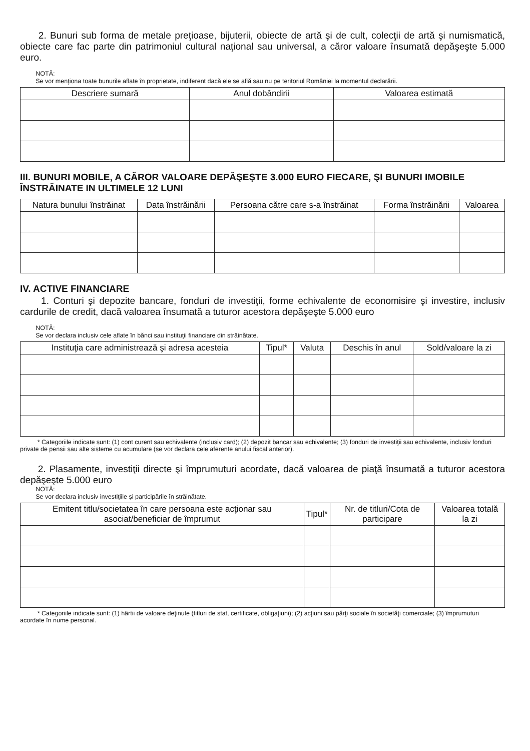2. Bunuri sub forma de metale preţioase, bijuterii, obiecte de artă şi de cult, colecţii de artă şi numismatică, obiecte care fac parte din patrimoniul cultural naţional sau universal, a căror valoare însumată depăşeşte 5.000 euro.
NOTĂ:
Se vor menţiona toate bunurile aflate în proprietate, indiferent dacă ele se află sau nu pe teritoriul României la momentul declarării.
| Descriere sumară | Anul dobândirii | Valoarea estimată |
| --- | --- | --- |
III. BUNURI MOBILE, A CĂROR VALOARE DEPĂŞEŞTE 3.000 EURO FIECARE, ŞI BUNURI IMOBILE ÎNSTRĂINATE IN ULTIMELE 12 LUNI
| Natura bunului înstrăinat | Data înstrăinării | Persoana către care s-a înstrăinat | Forma înstrăinării | Valoarea |
| --- | --- | --- | --- | --- |
IV. ACTIVE FINANCIARE
1. Conturi şi depozite bancare, fonduri de investiţii, forme echivalente de economisire şi investire, inclusiv cardurile de credit, dacă valoarea însumată a tuturor acestora depăşeşte 5.000 euro
NOTĂ:
Se vor declara inclusiv cele aflate în bănci sau instituţii financiare din străinătate.
| Instituţia care administrează şi adresa acesteia | Tipul* | Valuta | Deschis în anul | Sold/valoare la zi |
| --- | --- | --- | --- | --- |
* Categoriile indicate sunt: (1) cont curent sau echivalente (inclusiv card); (2) depozit bancar sau echivalente; (3) fonduri de investiţii sau echivalente, inclusiv fonduri private de pensii sau alte sisteme cu acumulare (se vor declara cele aferente anului fiscal anterior).
2. Plasamente, investiţii directe şi împrumuturi acordate, dacă valoarea de piaţă însumată a tuturor acestora depăşeşte 5.000 euro
NOTĂ:
Se vor declara inclusiv investiţiile şi participările în străinătate.
| Emitent titlu/societatea în care persoana este acţionar sau asociat/beneficiar de împrumut | Tipul* | Nr. de titluri/Cota de participare | Valoarea totală la zi |
| --- | --- | --- | --- |
* Categoriile indicate sunt: (1) hârtii de valoare deţinute (titluri de stat, certificate, obligaţiuni); (2) acţiuni sau părţi sociale în societăţi comerciale; (3) împrumuturi acordate în nume personal.